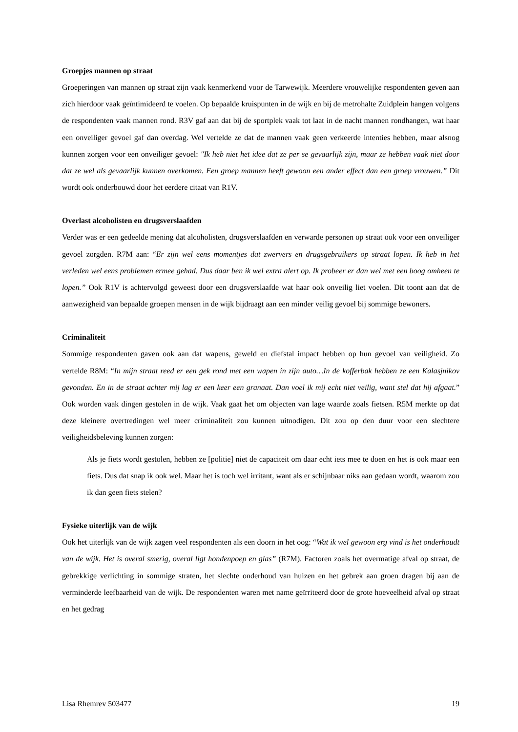Groepjes mannen op straat
Groeperingen van mannen op straat zijn vaak kenmerkend voor de Tarwewijk. Meerdere vrouwelijke respondenten geven aan zich hierdoor vaak geïntimideerd te voelen. Op bepaalde kruispunten in de wijk en bij de metrohalte Zuidplein hangen volgens de respondenten vaak mannen rond. R3V gaf aan dat bij de sportplek vaak tot laat in de nacht mannen rondhangen, wat haar een onveiliger gevoel gaf dan overdag. Wel vertelde ze dat de mannen vaak geen verkeerde intenties hebben, maar alsnog kunnen zorgen voor een onveiliger gevoel: "Ik heb niet het idee dat ze per se gevaarlijk zijn, maar ze hebben vaak niet door dat ze wel als gevaarlijk kunnen overkomen. Een groep mannen heeft gewoon een ander effect dan een groep vrouwen.” Dit wordt ook onderbouwd door het eerdere citaat van R1V.
Overlast alcoholisten en drugsverslaafden
Verder was er een gedeelde mening dat alcoholisten, drugsverslaafden en verwarde personen op straat ook voor een onveiliger gevoel zorgden. R7M aan: “Er zijn wel eens momentjes dat zwervers en drugsgebruikers op straat lopen. Ik heb in het verleden wel eens problemen ermee gehad. Dus daar ben ik wel extra alert op. Ik probeer er dan wel met een boog omheen te lopen.” Ook R1V is achtervolgd geweest door een drugsverslaafde wat haar ook onveilig liet voelen. Dit toont aan dat de aanwezigheid van bepaalde groepen mensen in de wijk bijdraagt aan een minder veilig gevoel bij sommige bewoners.
Criminaliteit
Sommige respondenten gaven ook aan dat wapens, geweld en diefstal impact hebben op hun gevoel van veiligheid. Zo vertelde R8M: “In mijn straat reed er een gek rond met een wapen in zijn auto…In de kofferbak hebben ze een Kalasjnikov gevonden. En in de straat achter mij lag er een keer een granaat. Dan voel ik mij echt niet veilig, want stel dat hij afgaat.” Ook worden vaak dingen gestolen in de wijk. Vaak gaat het om objecten van lage waarde zoals fietsen. R5M merkte op dat deze kleinere overtredingen wel meer criminaliteit zou kunnen uitnodigen. Dit zou op den duur voor een slechtere veiligheidsbeleving kunnen zorgen:
Als je fiets wordt gestolen, hebben ze [politie] niet de capaciteit om daar echt iets mee te doen en het is ook maar een fiets. Dus dat snap ik ook wel. Maar het is toch wel irritant, want als er schijnbaar niks aan gedaan wordt, waarom zou ik dan geen fiets stelen?
Fysieke uiterlijk van de wijk
Ook het uiterlijk van de wijk zagen veel respondenten als een doorn in het oog: “Wat ik wel gewoon erg vind is het onderhoudt van de wijk. Het is overal smerig, overal ligt hondenpoep en glas” (R7M). Factoren zoals het overmatige afval op straat, de gebrekkige verlichting in sommige straten, het slechte onderhoud van huizen en het gebrek aan groen dragen bij aan de verminderde leefbaarheid van de wijk. De respondenten waren met name geïrriteerd door de grote hoeveelheid afval op straat en het gedrag
Lisa Rhemrev 503477 19